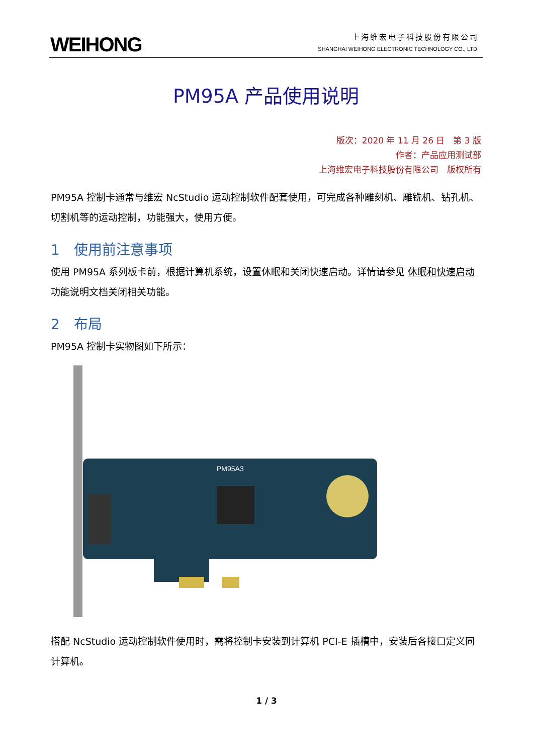WEIHONG
上海维宏电子科技股份有限公司
SHANGHAI WEIHONG ELECTRONIC TECHNOLOGY CO., LTD.
PM95A 产品使用说明
版次：2020 年 11 月 26 日　第 3 版
作者：产品应用测试部
上海维宏电子科技股份有限公司　版权所有
PM95A 控制卡通常与维宏 NcStudio 运动控制软件配套使用，可完成各种雕刻机、雕铣机、钻孔机、切割机等的运动控制，功能强大，使用方便。
1　使用前注意事项
使用 PM95A 系列板卡前，根据计算机系统，设置休眠和关闭快速启动。详情请参见 休眠和快速启动 功能说明文档关闭相关功能。
2　布局
PM95A 控制卡实物图如下所示：
PM95A3
搭配 NcStudio 运动控制软件使用时，需将控制卡安装到计算机 PCI-E 插槽中，安装后各接口定义同计算机。
1 / 3